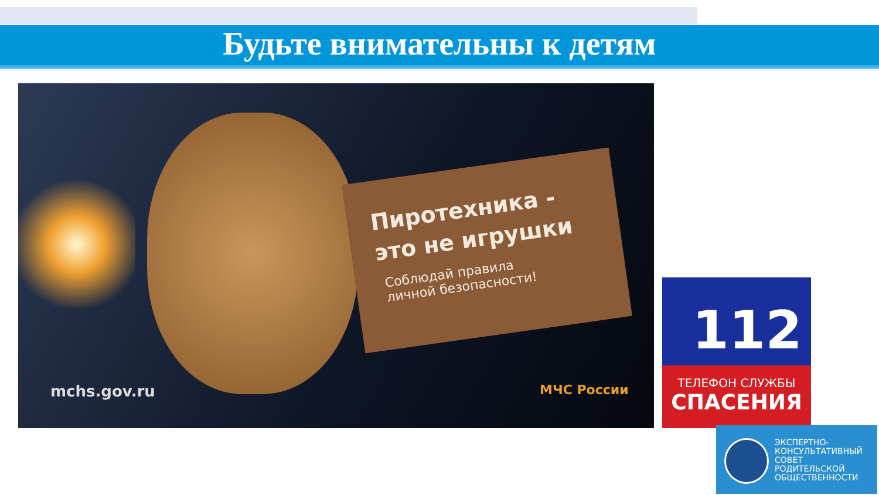Будьте внимательны к детям
Пиротехника -
это не игрушки
Соблюдай правила
личной безопасности!
mchs.gov.ru МЧС России
112
ТЕЛЕФОН СЛУЖБЫ
СПАСЕНИЯ
ЭКСПЕРТНО-
КОНСУЛЬТАТИВНЫЙ
СОВЕТ
РОДИТЕЛЬСКОЙ
ОБЩЕСТВЕННОСТИ